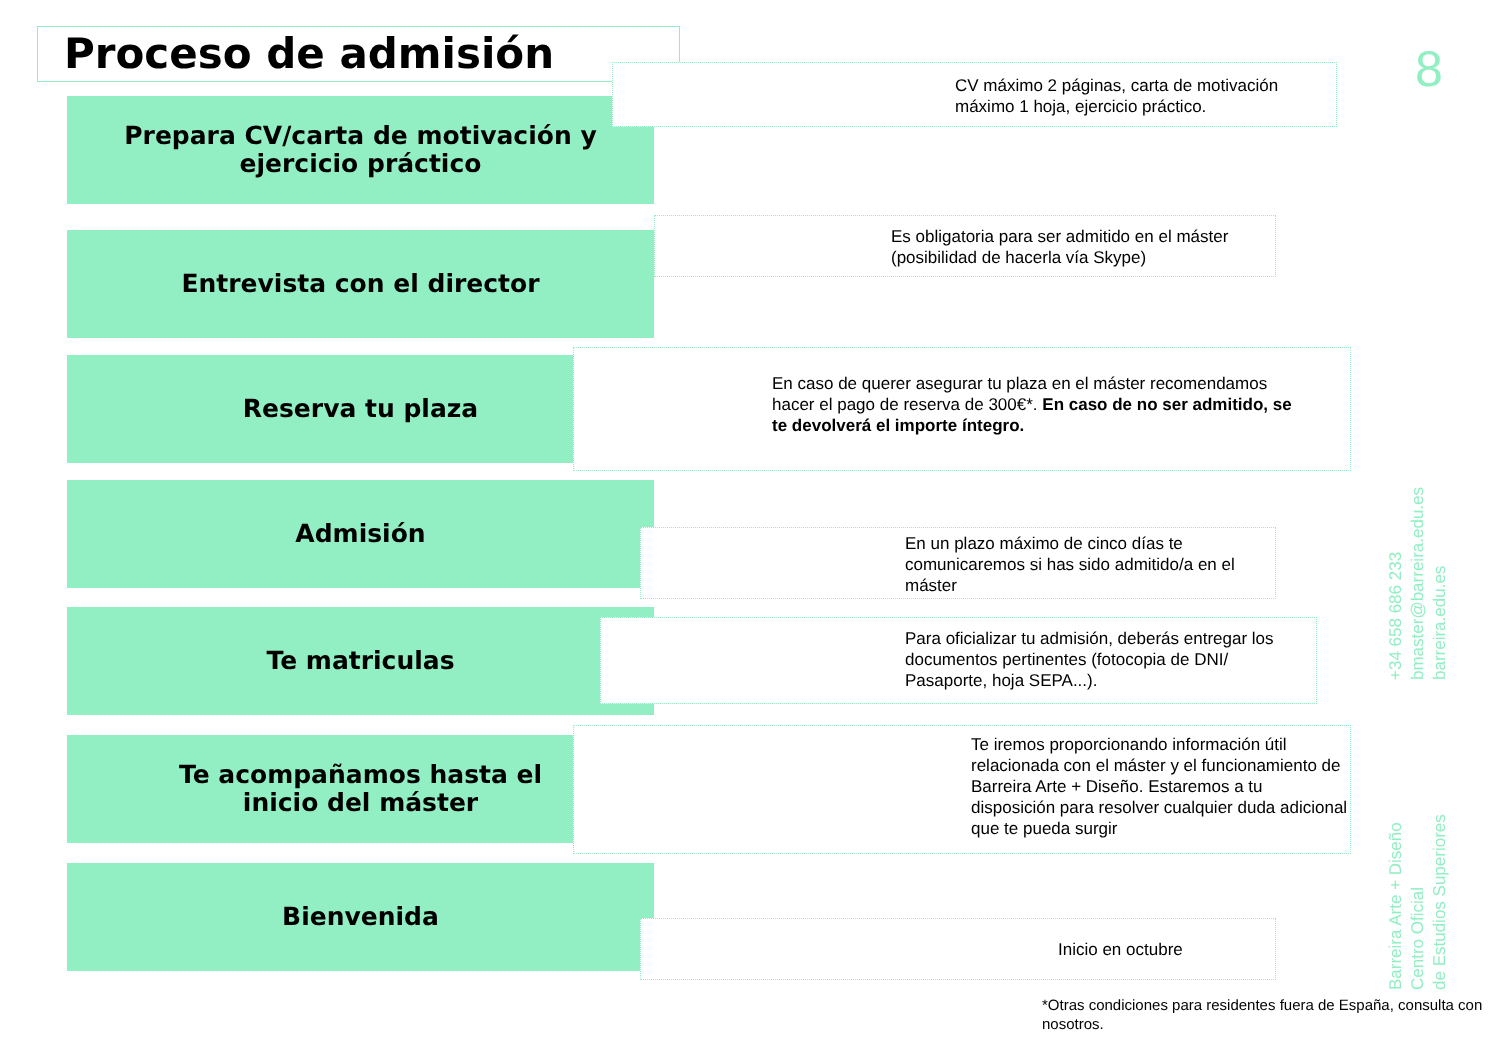Proceso de admisión 8
Prepara CV/carta de motivación y
ejercicio práctico
CV máximo 2 páginas, carta de motivación máximo 1 hoja, ejercicio práctico.
Entrevista con el director
Es obligatoria para ser admitido en el máster (posibilidad de hacerla vía Skype)
Reserva tu plaza
En caso de querer asegurar tu plaza en el máster recomendamos hacer el pago de reserva de 300€*. En caso de no ser admitido, se te devolverá el importe íntegro.
Admisión
En un plazo máximo de cinco días te comunicaremos si has sido admitido/a en el máster
Te matriculas
Para oficializar tu admisión, deberás entregar los documentos pertinentes (fotocopia de DNI/ Pasaporte, hoja SEPA...).
Te acompañamos hasta el
inicio del máster
Te iremos proporcionando información útil relacionada con el máster y el funcionamiento de Barreira Arte + Diseño. Estaremos a tu disposición para resolver cualquier duda adicional que te pueda surgir
Bienvenida
Inicio en octubre
*Otras condiciones para residentes fuera de España, consulta con nosotros.
+34 658 686 233
bmaster@barreira.edu.es
barreira.edu.es
Barreira Arte + Diseño
Centro Oficial
de Estudios Superiores